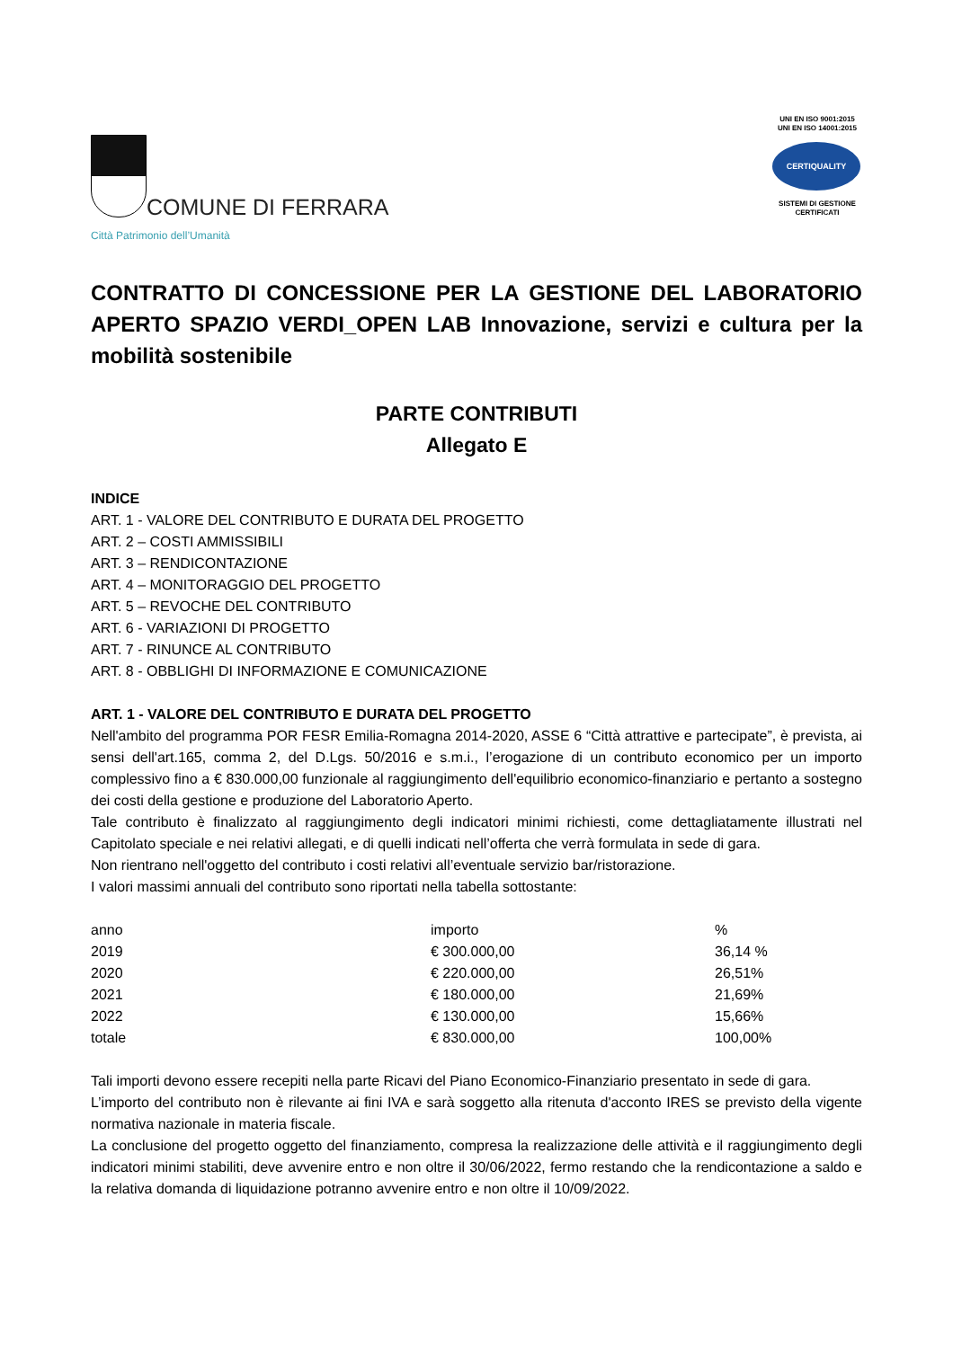COMUNE DI FERRARA
Città Patrimonio dell’Umanità
UNI EN ISO 9001:2015
UNI EN ISO 14001:2015
CERTIQUALITY
SISTEMI DI GESTIONE
CERTIFICATI
CONTRATTO DI CONCESSIONE PER LA GESTIONE DEL LABORATORIO APERTO SPAZIO VERDI_OPEN LAB Innovazione, servizi e cultura per la mobilità sostenibile
PARTE CONTRIBUTI
Allegato E
INDICE
ART. 1 - VALORE DEL CONTRIBUTO E DURATA DEL PROGETTO
ART. 2 – COSTI AMMISSIBILI
ART. 3 – RENDICONTAZIONE
ART. 4 – MONITORAGGIO DEL PROGETTO
ART. 5 – REVOCHE DEL CONTRIBUTO
ART. 6 - VARIAZIONI DI PROGETTO
ART. 7 - RINUNCE AL CONTRIBUTO
ART. 8 - OBBLIGHI DI INFORMAZIONE E COMUNICAZIONE
ART. 1 - VALORE DEL CONTRIBUTO E DURATA DEL PROGETTO
Nell'ambito del programma POR FESR Emilia-Romagna 2014-2020, ASSE 6 “Città attrattive e partecipate”, è prevista, ai sensi dell'art.165, comma 2, del D.Lgs. 50/2016 e s.m.i., l’erogazione di un contributo economico per un importo complessivo fino a € 830.000,00 funzionale al raggiungimento dell'equilibrio economico-finanziario e pertanto a sostegno dei costi della gestione e produzione del Laboratorio Aperto.
Tale contributo è finalizzato al raggiungimento degli indicatori minimi richiesti, come dettagliatamente illustrati nel Capitolato speciale e nei relativi allegati, e di quelli indicati nell’offerta che verrà formulata in sede di gara.
Non rientrano nell'oggetto del contributo i costi relativi all’eventuale servizio bar/ristorazione.
I valori massimi annuali del contributo sono riportati nella tabella sottostante:
| anno | importo | % |
| 2019 | € 300.000,00 | 36,14 % |
| 2020 | € 220.000,00 | 26,51% |
| 2021 | € 180.000,00 | 21,69% |
| 2022 | € 130.000,00 | 15,66% |
| totale | € 830.000,00 | 100,00% |
Tali importi devono essere recepiti nella parte Ricavi del Piano Economico-Finanziario presentato in sede di gara.
L’importo del contributo non è rilevante ai fini IVA e sarà soggetto alla ritenuta d'acconto IRES se previsto della vigente normativa nazionale in materia fiscale.
La conclusione del progetto oggetto del finanziamento, compresa la realizzazione delle attività e il raggiungimento degli indicatori minimi stabiliti, deve avvenire entro e non oltre il 30/06/2022, fermo restando che la rendicontazione a saldo e la relativa domanda di liquidazione potranno avvenire entro e non oltre il 10/09/2022.